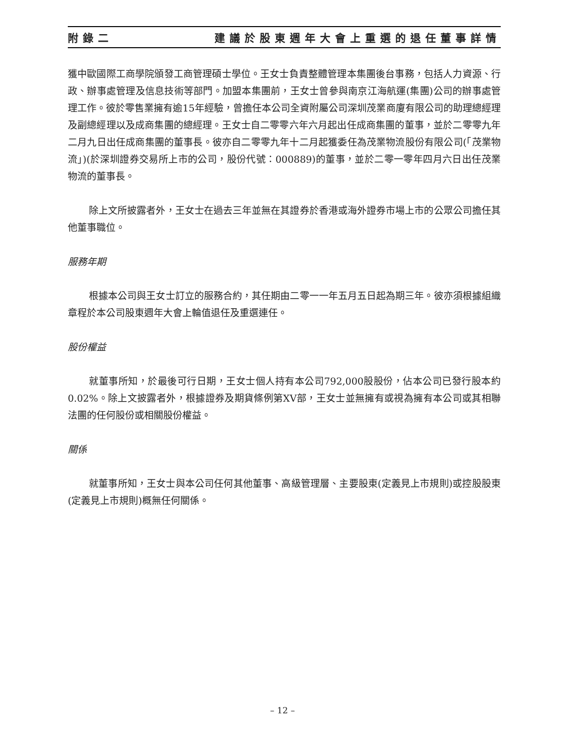附錄二 建議於股東週年大會上重選的退任董事詳情
獲中歐國際工商學院頒發工商管理碩士學位。王女士負責整體管理本集團後台事務，包括人力資源、行政、辦事處管理及信息技術等部門。加盟本集團前，王女士曾參與南京江海航運(集團)公司的辦事處管理工作。彼於零售業擁有逾15年經驗，曾擔任本公司全資附屬公司深圳茂業商廈有限公司的助理總經理及副總經理以及成商集團的總經理。王女士自二零零六年六月起出任成商集團的董事，並於二零零九年二月九日出任成商集團的董事長。彼亦自二零零九年十二月起獲委任為茂業物流股份有限公司(「茂業物流」)(於深圳證券交易所上市的公司，股份代號：000889)的董事，並於二零一零年四月六日出任茂業物流的董事長。
除上文所披露者外，王女士在過去三年並無在其證券於香港或海外證券市場上市的公眾公司擔任其他董事職位。
服務年期
根據本公司與王女士訂立的服務合約，其任期由二零一一年五月五日起為期三年。彼亦須根據組織章程於本公司股東週年大會上輪值退任及重選連任。
股份權益
就董事所知，於最後可行日期，王女士個人持有本公司792,000股股份，佔本公司已發行股本約0.02%。除上文披露者外，根據證券及期貨條例第XV部，王女士並無擁有或視為擁有本公司或其相聯法團的任何股份或相關股份權益。
關係
就董事所知，王女士與本公司任何其他董事、高級管理層、主要股東(定義見上市規則)或控股股東(定義見上市規則)概無任何關係。
– 12 –